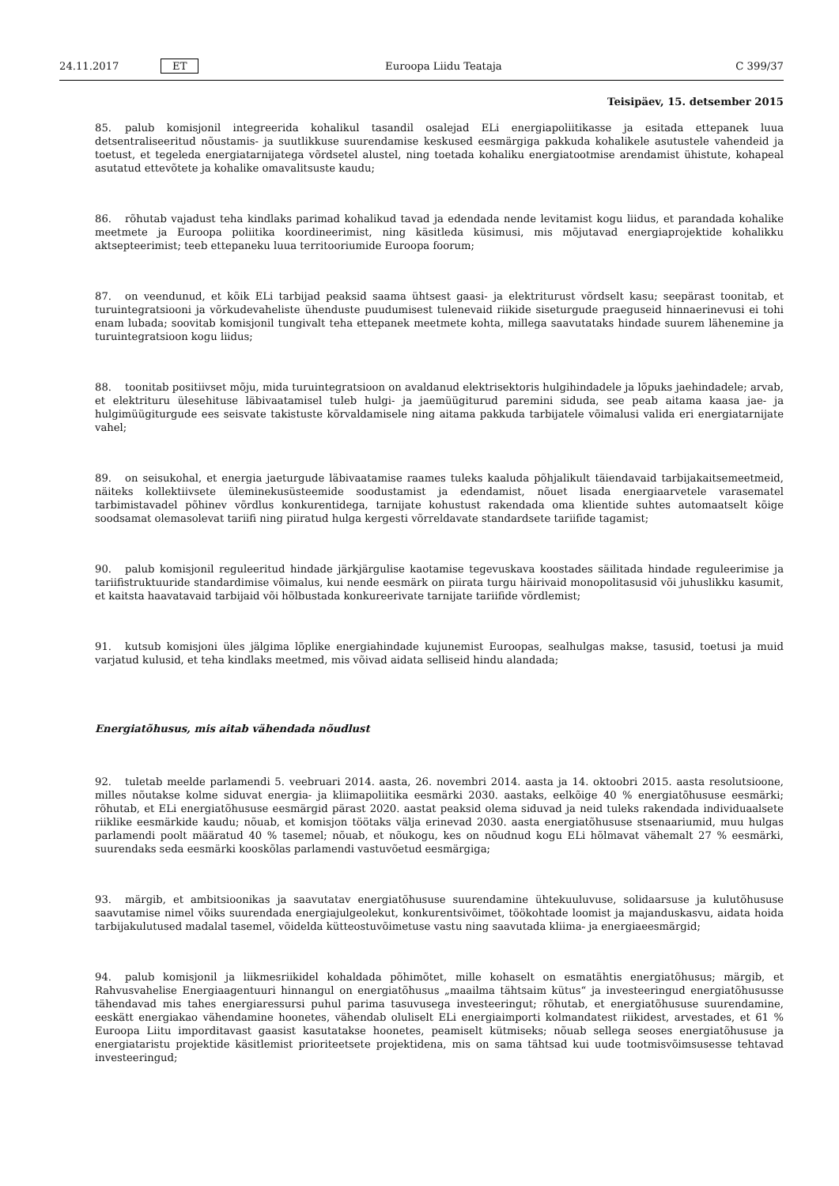24.11.2017 ET Euroopa Liidu Teataja C 399/37
Teisipäev, 15. detsember 2015
85. palub komisjonil integreerida kohalikul tasandil osalejad ELi energiapoliitikasse ja esitada ettepanek luua detsentraliseeritud nõustamis- ja suutlikkuse suurendamise keskused eesmärgiga pakkuda kohalikele asutustele vahendeid ja toetust, et tegeleda energiatarnijatega võrdsetel alustel, ning toetada kohaliku energiatootmise arendamist ühistute, kohapeal asutatud ettevõtete ja kohalike omavalitsuste kaudu;
86. rõhutab vajadust teha kindlaks parimad kohalikud tavad ja edendada nende levitamist kogu liidus, et parandada kohalike meetmete ja Euroopa poliitika koordineerimist, ning käsitleda küsimusi, mis mõjutavad energiaprojektide kohalikku aktsepteerimist; teeb ettepaneku luua territooriumide Euroopa foorum;
87. on veendunud, et kõik ELi tarbijad peaksid saama ühtsest gaasi- ja elektriturust võrdselt kasu; seepärast toonitab, et turuintegratsiooni ja võrkudevaheliste ühenduste puudumisest tulenevaid riikide siseturgude praeguseid hinnaerinevusi ei tohi enam lubada; soovitab komisjonil tungivalt teha ettepanek meetmete kohta, millega saavutataks hindade suurem lähenemine ja turuintegratsioon kogu liidus;
88. toonitab positiivset mõju, mida turuintegratsioon on avaldanud elektrisektoris hulgihindadele ja lõpuks jaehindadele; arvab, et elektrituru ülesehituse läbivaatamisel tuleb hulgi- ja jaemüügiturud paremini siduda, see peab aitama kaasa jae- ja hulgimüügiturgude ees seisvate takistuste kõrvaldamisele ning aitama pakkuda tarbijatele võimalusi valida eri energiatarnijate vahel;
89. on seisukohal, et energia jaeturgude läbivaatamise raames tuleks kaaluda põhjalikult täiendavaid tarbijakaitsemeet­meid, näiteks kollektiivsete üleminekusüsteemide soodustamist ja edendamist, nõuet lisada energiaarvetele varasematel tarbimistavadel põhinev võrdlus konkurentidega, tarnijate kohustust rakendada oma klientide suhtes automaatselt kõige soodsamat olemasolevat tariifi ning piiratud hulga kergesti võrreldavate standardsete tariifide tagamist;
90. palub komisjonil reguleeritud hindade järkjärgulise kaotamise tegevuskava koostades säilitada hindade reguleerimise ja tariifistruktuuride standardimise võimalus, kui nende eesmärk on piirata turgu häirivaid monopolitasusid või juhuslikku kasumit, et kaitsta haavatavaid tarbijaid või hõlbustada konkureerivate tarnijate tariifide võrdlemist;
91. kutsub komisjoni üles jälgima lõplike energiahindade kujunemist Euroopas, sealhulgas makse, tasusid, toetusi ja muid varjatud kulusid, et teha kindlaks meetmed, mis võivad aidata selliseid hindu alandada;
Energiatõhusus, mis aitab vähendada nõudlust
92. tuletab meelde parlamendi 5. veebruari 2014. aasta, 26. novembri 2014. aasta ja 14. oktoobri 2015. aasta resolutsioone, milles nõutakse kolme siduvat energia- ja kliimapoliitika eesmärki 2030. aastaks, eelkõige 40 % energiatõhususe eesmärki; rõhutab, et ELi energiatõhususe eesmärgid pärast 2020. aastat peaksid olema siduvad ja neid tuleks rakendada individuaalsete riiklike eesmärkide kaudu; nõuab, et komisjon töötaks välja erinevad 2030. aasta energiatõhususe stsenaariumid, muu hulgas parlamendi poolt määratud 40 % tasemel; nõuab, et nõukogu, kes on nõudnud kogu ELi hõlmavat vähemalt 27 % eesmärki, suurendaks seda eesmärki kooskõlas parlamendi vastuvõetud eesmärgiga;
93. märgib, et ambitsioonikas ja saavutatav energiatõhususe suurendamine ühtekuuluvuse, solidaarsuse ja kulutõhususe saavutamise nimel võiks suurendada energiajulgeolekut, konkurentsivõimet, töökohtade loomist ja majanduskasvu, aidata hoida tarbijakulutused madalal tasemel, võidelda kütteostuvõimetuse vastu ning saavutada kliima- ja energiaeesmärgid;
94. palub komisjonil ja liikmesriikidel kohaldada põhimõtet, mille kohaselt on esmatähtis energiatõhusus; märgib, et Rahvusvahelise Energiaagentuuri hinnangul on energiatõhusus „maailma tähtsaim kütus“ ja investeeringud energiatõhu­susse tähendavad mis tahes energiaressursi puhul parima tasuvusega investeeringut; rõhutab, et energiatõhususe suurendamine, eeskätt energiakao vähendamine hoonetes, vähendab oluliselt ELi energiaimporti kolmandatest riikidest, arvestades, et 61 % Euroopa Liitu imporditavast gaasist kasutatakse hoonetes, peamiselt kütmiseks; nõuab sellega seoses energiatõhususe ja energiataristu projektide käsitlemist prioriteetsete projektidena, mis on sama tähtsad kui uude tootmisvõimsusesse tehtavad investeeringud;